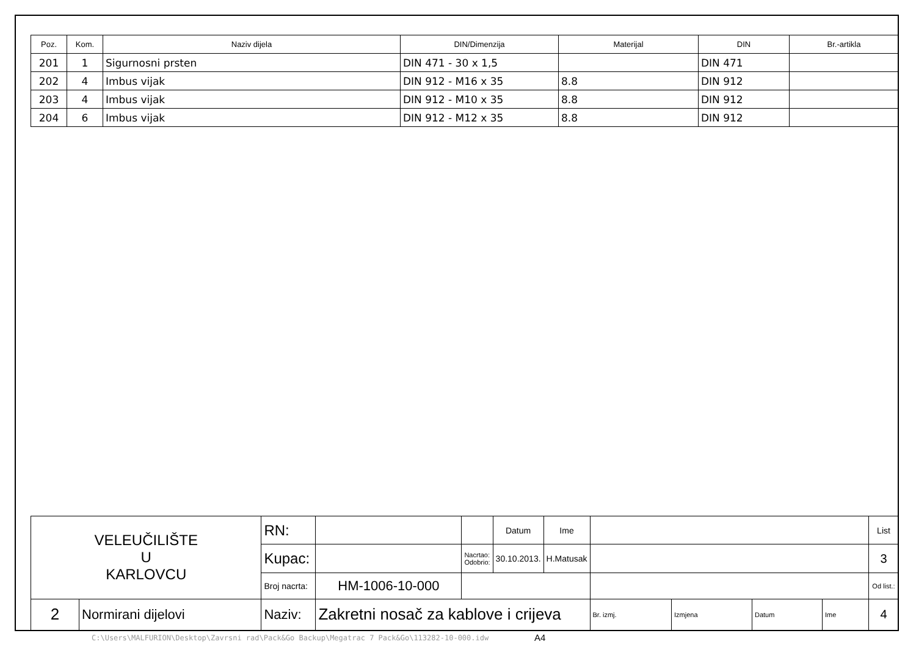| Poz. | Kom. | Naziv dijela | DIN/Dimenzija | Materijal | DIN | Br.-artikla |
| --- | --- | --- | --- | --- | --- | --- |
| 201 | 1 | Sigurnosni prsten | DIN 471 - 30 x 1,5 | | DIN 471 | |
| 202 | 4 | Imbus vijak | DIN 912 - M16 x 35 | 8.8 | DIN 912 | |
| 203 | 4 | Imbus vijak | DIN 912 - M10 x 35 | 8.8 | DIN 912 | |
| 204 | 6 | Imbus vijak | DIN 912 - M12 x 35 | 8.8 | DIN 912 | |
| VELEUČILIŠTE U KARLOVCU | | RN: | | | Datum | Ime | | | | | List |
| | | Kupac: | | Nacrtao: Odobrio: | 30.10.2013. | H.Matusak | | | | | 3 |
| | | Broj nacrta: | HM-1006-10-000 | | | | | | | | Od list.: |
| 2 | Normirani dijelovi | Naziv: | Zakretni nosač za kablove i crijeva | | | | Br. izmj. | Izmjena | Datum | Ime | 4 |
C:\Users\MALFURION\Desktop\Zavrsni rad\Pack&Go Backup\Megatrac 7 Pack&Go\113282-10-000.idw
A4